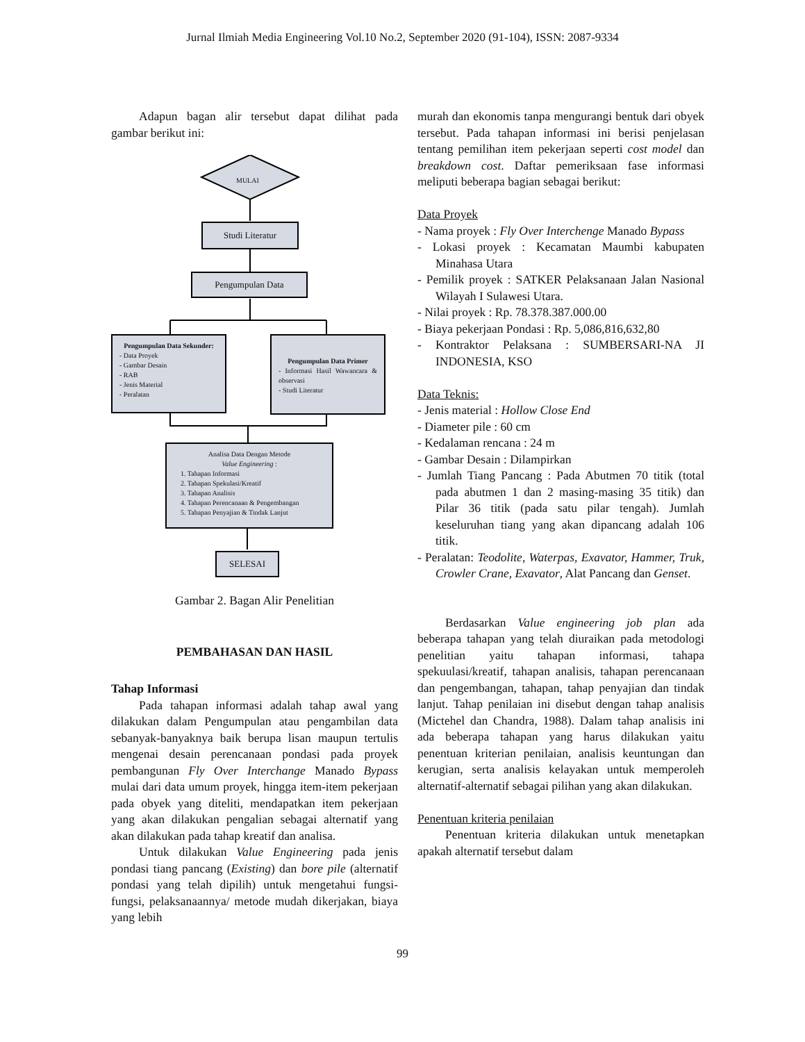Jurnal Ilmiah Media Engineering Vol.10 No.2, September 2020 (91-104), ISSN: 2087-9334
Adapun bagan alir tersebut dapat dilihat pada gambar berikut ini:
MULAI
Studi Literatur
Pengumpulan Data
Pengumpulan Data Sekunder:
- Data Proyek
- Gambar Desain
- RAB
- Jenis Material
- Peralatan
Pengumpulan Data Primer
- Informasi Hasil Wawancara & observasi
- Studi Literatur
Analisa Data Dengan Metode
Value Engineering :
1. Tahapan Informasi
2. Tahapan Spekulasi/Kreatif
3. Tahapan Analisis
4. Tahapan Perencanaan & Pengembangan
5. Tahapan Penyajian & Tindak Lanjut
SELESAI
Gambar 2. Bagan Alir Penelitian
PEMBAHASAN DAN HASIL
Tahap Informasi
Pada tahapan informasi adalah tahap awal yang dilakukan dalam Pengumpulan atau pengambilan data sebanyak-banyaknya baik berupa lisan maupun tertulis mengenai desain perencanaan pondasi pada proyek pembangunan Fly Over Interchange Manado Bypass mulai dari data umum proyek, hingga item-item pekerjaan pada obyek yang diteliti, mendapatkan item pekerjaan yang akan dilakukan pengalian sebagai alternatif yang akan dilakukan pada tahap kreatif dan analisa.
Untuk dilakukan Value Engineering pada jenis pondasi tiang pancang (Existing) dan bore pile (alternatif pondasi yang telah dipilih) untuk mengetahui fungsi-fungsi, pelaksanaannya/ metode mudah dikerjakan, biaya yang lebih
murah dan ekonomis tanpa mengurangi bentuk dari obyek tersebut. Pada tahapan informasi ini berisi penjelasan tentang pemilihan item pekerjaan seperti cost model dan breakdown cost. Daftar pemeriksaan fase informasi meliputi beberapa bagian sebagai berikut:
Data Proyek
- Nama proyek : Fly Over Interchenge Manado Bypass
- Lokasi proyek : Kecamatan Maumbi kabupaten Minahasa Utara
- Pemilik proyek : SATKER Pelaksanaan Jalan Nasional Wilayah I Sulawesi Utara.
- Nilai proyek : Rp. 78.378.387.000.00
- Biaya pekerjaan Pondasi : Rp. 5,086,816,632,80
- Kontraktor Pelaksana : SUMBERSARI-NA JI INDONESIA, KSO
Data Teknis:
- Jenis material : Hollow Close End
- Diameter pile : 60 cm
- Kedalaman rencana : 24 m
- Gambar Desain : Dilampirkan
- Jumlah Tiang Pancang : Pada Abutmen 70 titik (total pada abutmen 1 dan 2 masing-masing 35 titik) dan Pilar 36 titik (pada satu pilar tengah). Jumlah keseluruhan tiang yang akan dipancang adalah 106 titik.
- Peralatan: Teodolite, Waterpas, Exavator, Hammer, Truk, Crowler Crane, Exavator, Alat Pancang dan Genset.
Berdasarkan Value engineering job plan ada beberapa tahapan yang telah diuraikan pada metodologi penelitian yaitu tahapan informasi, tahapa spekuulasi/kreatif, tahapan analisis, tahapan perencanaan dan pengembangan, tahapan, tahap penyajian dan tindak lanjut. Tahap penilaian ini disebut dengan tahap analisis (Mictehel dan Chandra, 1988). Dalam tahap analisis ini ada beberapa tahapan yang harus dilakukan yaitu penentuan kriterian penilaian, analisis keuntungan dan kerugian, serta analisis kelayakan untuk memperoleh alternatif-alternatif sebagai pilihan yang akan dilakukan.
Penentuan kriteria penilaian
Penentuan kriteria dilakukan untuk menetapkan apakah alternatif tersebut dalam
99